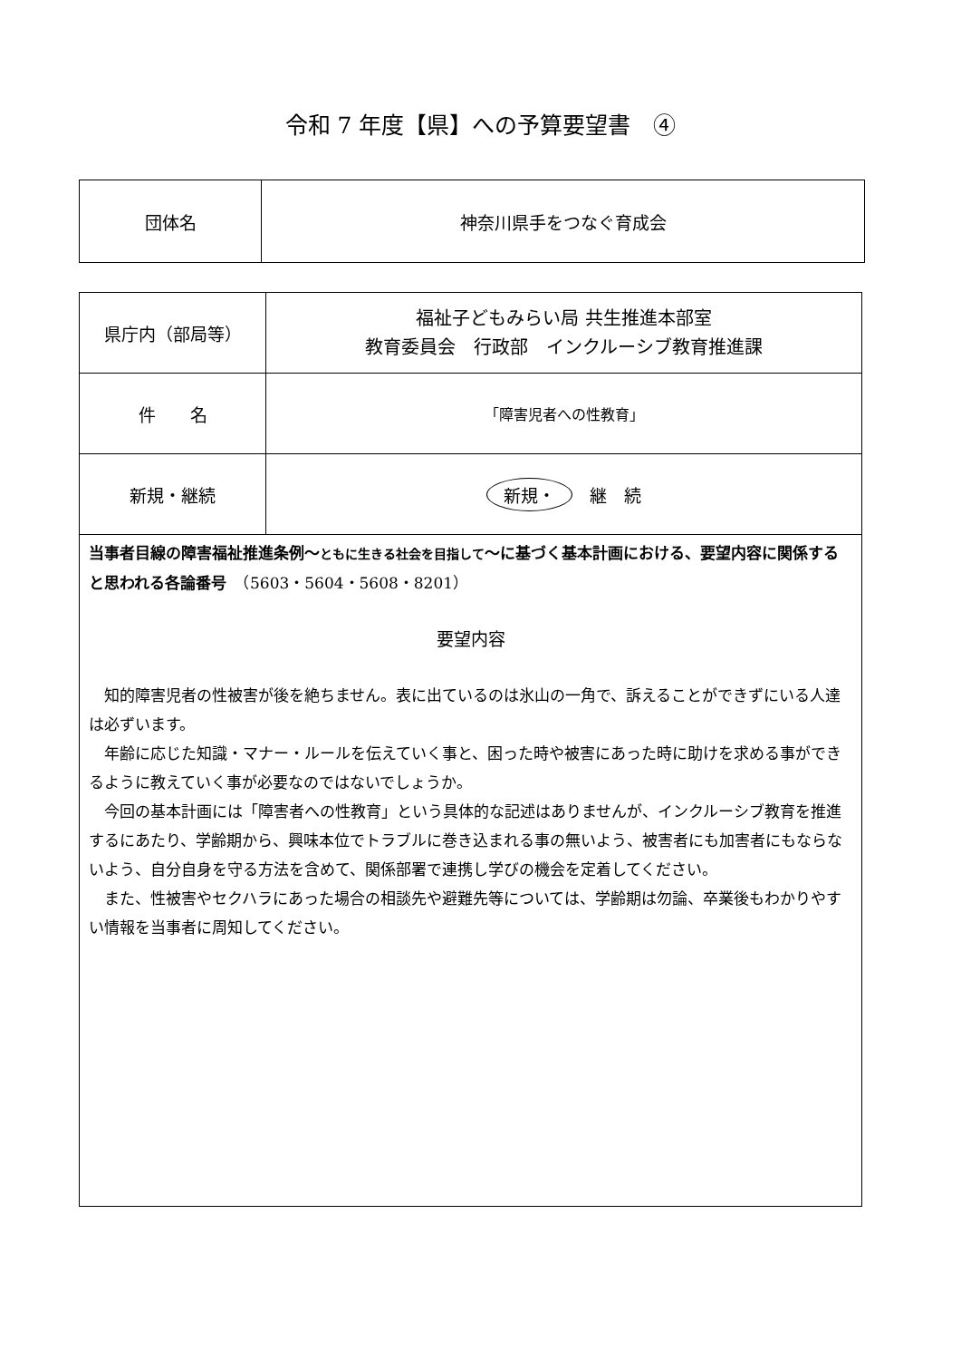令和 7 年度【県】への予算要望書　④
| 団体名 | 神奈川県手をつなぐ育成会 |
| 県庁内（部局等） | 福祉子どもみらい局 共生推進本部室 教育委員会 行政部 インクルーシブ教育推進課 |
| 件 名 | 「障害児者への性教育」 |
| 新規・継続 | 新規・ 継 続 |
| 当事者目線の障害福祉推進条例～ ともに生きる社会を目指して ～に基づく基本計画における、要望内容に関係すると思われる各論番号 （5603・5604・5608・8201） 要望内容 知的障害児者の性被害が後を絶ちません。表に出ているのは氷山の一角で、訴えることができずにいる人達は必ずいます。 年齢に応じた知識・マナー・ルールを伝えていく事と、困った時や被害にあった時に助けを求める事ができるように教えていく事が必要なのではないでしょうか。 今回の基本計画には「障害者への性教育」という具体的な記述はありませんが、インクルーシブ教育を推進するにあたり、学齢期から、興味本位でトラブルに巻き込まれる事の無いよう、被害者にも加害者にもならないよう、自分自身を守る方法を含めて、関係部署で連携し学びの機会を定着してください。 また、性被害やセクハラにあった場合の相談先や避難先等については、学齢期は勿論、卒業後もわかりやすい情報を当事者に周知してください。 | |